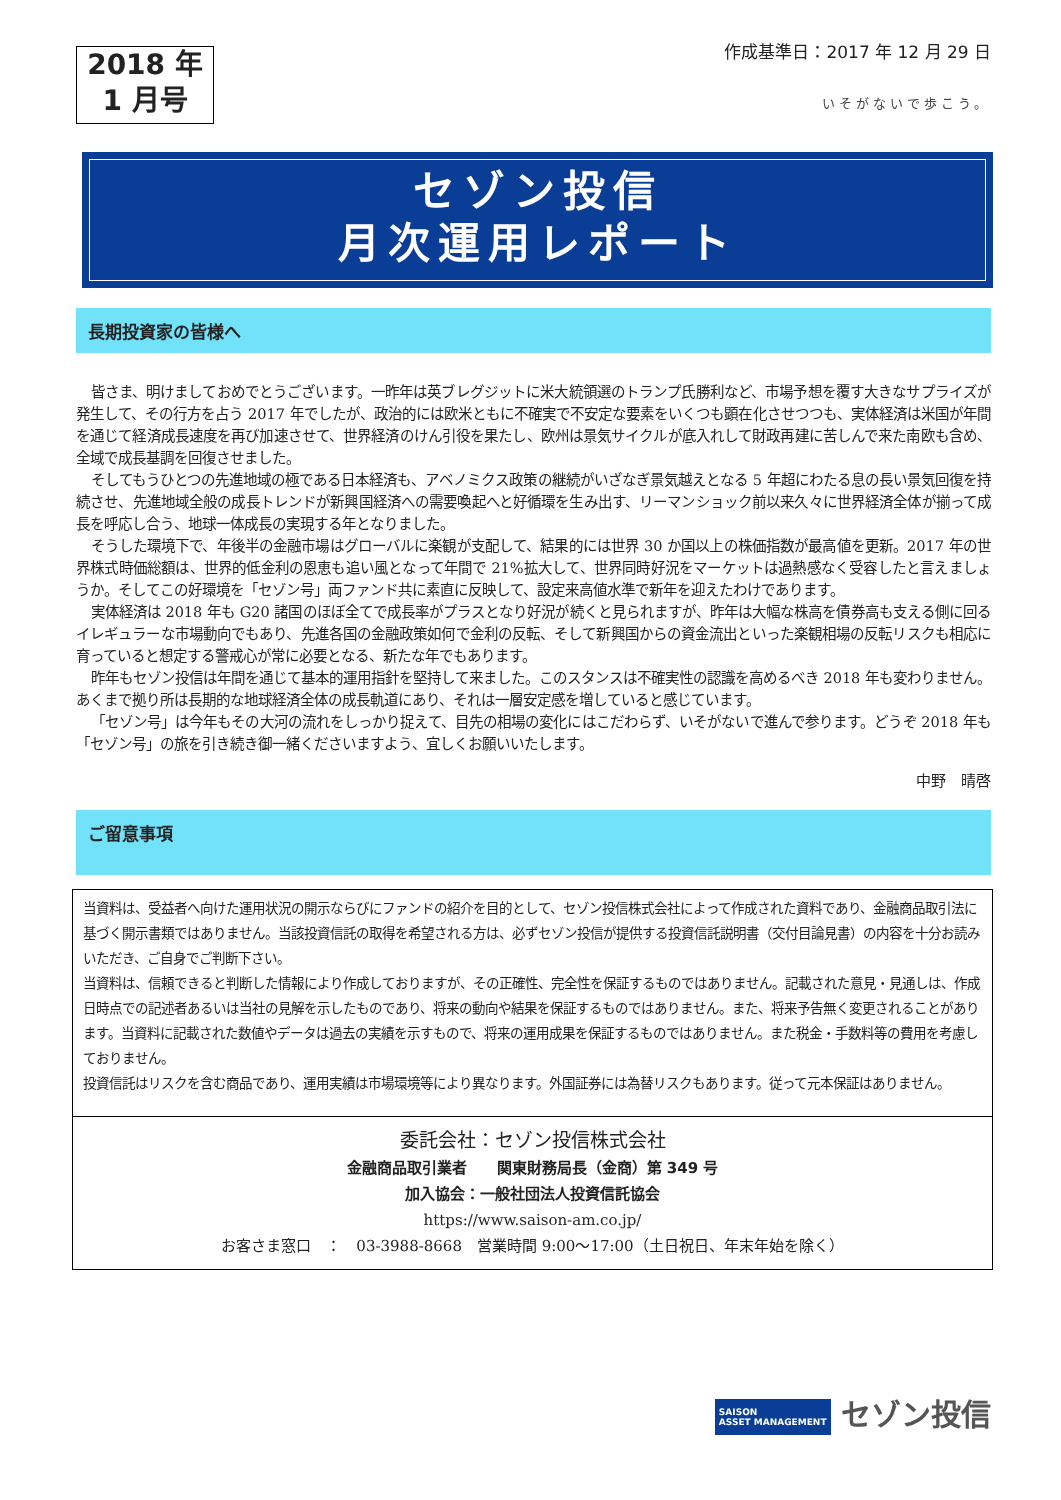2018 年
1 月号
作成基準日：2017 年 12 月 29 日
いそがないで歩こう。
セゾン投信
月次運用レポート
長期投資家の皆様へ
皆さま、明けましておめでとうございます。一昨年は英ブレグジットに米大統領選のトランプ氏勝利など、市場予想を覆す大きなサプライズが発生して、その行方を占う 2017 年でしたが、政治的には欧米ともに不確実で不安定な要素をいくつも顕在化させつつも、実体経済は米国が年間を通じて経済成長速度を再び加速させて、世界経済のけん引役を果たし、欧州は景気サイクルが底入れして財政再建に苦しんで来た南欧も含め、全域で成長基調を回復させました。
そしてもうひとつの先進地域の極である日本経済も、アベノミクス政策の継続がいざなぎ景気越えとなる 5 年超にわたる息の長い景気回復を持続させ、先進地域全般の成長トレンドが新興国経済への需要喚起へと好循環を生み出す、リーマンショック前以来久々に世界経済全体が揃って成長を呼応し合う、地球一体成長の実現する年となりました。
そうした環境下で、年後半の金融市場はグローバルに楽観が支配して、結果的には世界 30 か国以上の株価指数が最高値を更新。2017 年の世界株式時価総額は、世界的低金利の恩恵も追い風となって年間で 21%拡大して、世界同時好況をマーケットは過熱感なく受容したと言えましょうか。そしてこの好環境を「セゾン号」両ファンド共に素直に反映して、設定来高値水準で新年を迎えたわけであります。
実体経済は 2018 年も G20 諸国のほぼ全てで成長率がプラスとなり好況が続くと見られますが、昨年は大幅な株高を債券高も支える側に回るイレギュラーな市場動向でもあり、先進各国の金融政策如何で金利の反転、そして新興国からの資金流出といった楽観相場の反転リスクも相応に育っていると想定する警戒心が常に必要となる、新たな年でもあります。
昨年もセゾン投信は年間を通じて基本的運用指針を堅持して来ました。このスタンスは不確実性の認識を高めるべき 2018 年も変わりません。あくまで拠り所は長期的な地球経済全体の成長軌道にあり、それは一層安定感を増していると感じています。
「セゾン号」は今年もその大河の流れをしっかり捉えて、目先の相場の変化にはこだわらず、いそがないで進んで参ります。どうぞ 2018 年も「セゾン号」の旅を引き続き御一緒くださいますよう、宜しくお願いいたします。
中野　晴啓
ご留意事項
当資料は、受益者へ向けた運用状況の開示ならびにファンドの紹介を目的として、セゾン投信株式会社によって作成された資料であり、金融商品取引法に基づく開示書類ではありません。当該投資信託の取得を希望される方は、必ずセゾン投信が提供する投資信託説明書（交付目論見書）の内容を十分お読みいただき、ご自身でご判断下さい。
当資料は、信頼できると判断した情報により作成しておりますが、その正確性、完全性を保証するものではありません。記載された意見・見通しは、作成日時点での記述者あるいは当社の見解を示したものであり、将来の動向や結果を保証するものではありません。また、将来予告無く変更されることがあります。当資料に記載された数値やデータは過去の実績を示すもので、将来の運用成果を保証するものではありません。また税金・手数料等の費用を考慮しておりません。
投資信託はリスクを含む商品であり、運用実績は市場環境等により異なります。外国証券には為替リスクもあります。従って元本保証はありません。
委託会社：セゾン投信株式会社
金融商品取引業者　　関東財務局長（金商）第 349 号
加入協会：一般社団法人投資信託協会
https://www.saison-am.co.jp/
お客さま窓口　：　03-3988-8668　営業時間 9:00～17:00（土日祝日、年末年始を除く）
SAISON
ASSET MANAGEMENT セゾン投信